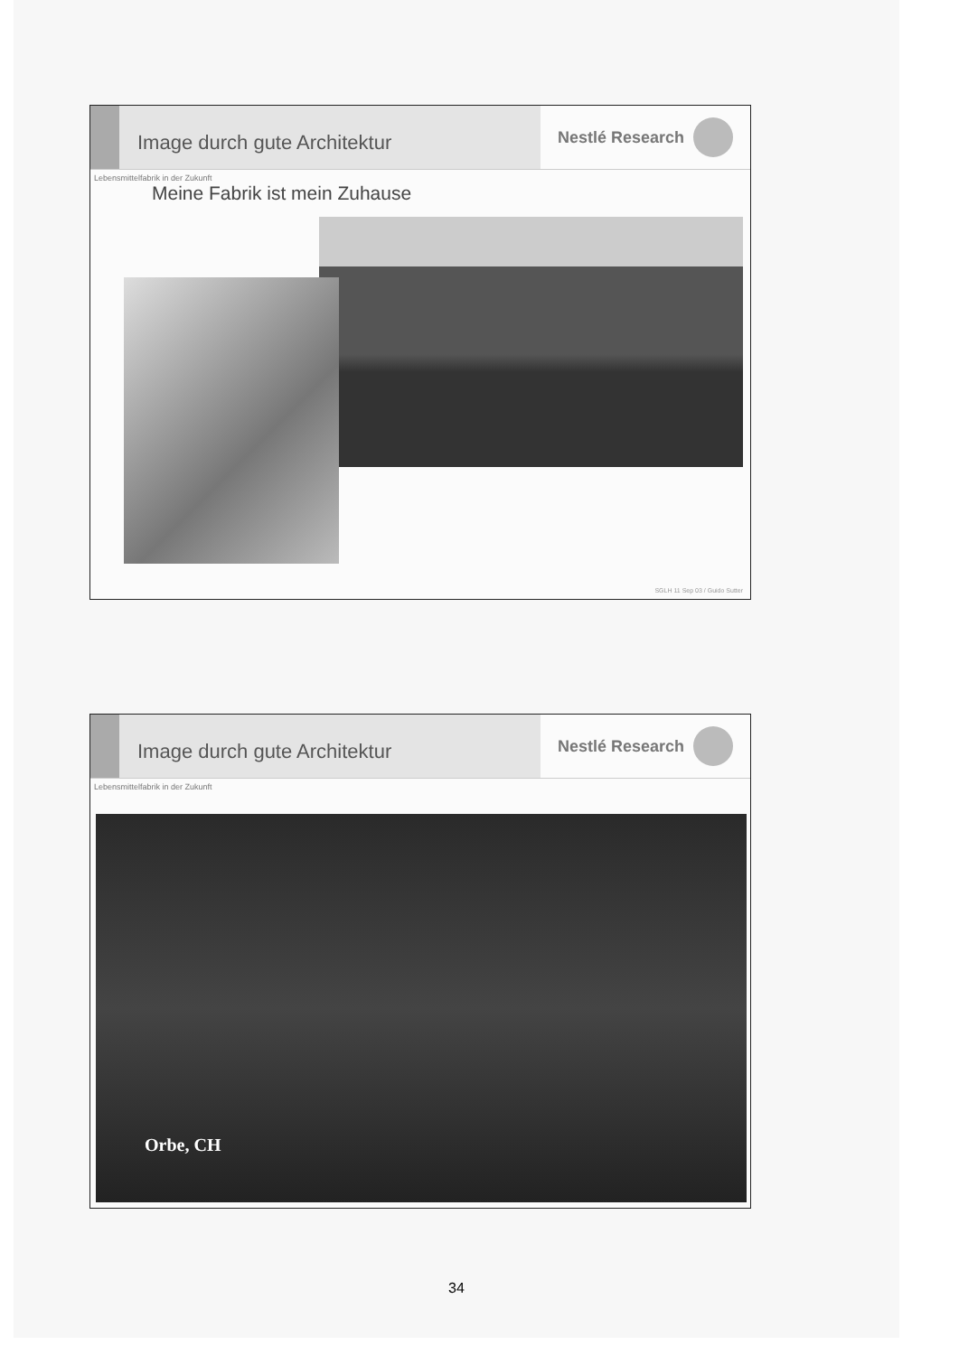Image durch gute Architektur
Nestlé Research
Lebensmittelfabrik in der Zukunft
Meine Fabrik ist mein Zuhause
SGLH 11 Sep 03 / Guido Sutter
Image durch gute Architektur
Nestlé Research
Lebensmittelfabrik in der Zukunft
Orbe, CH
34